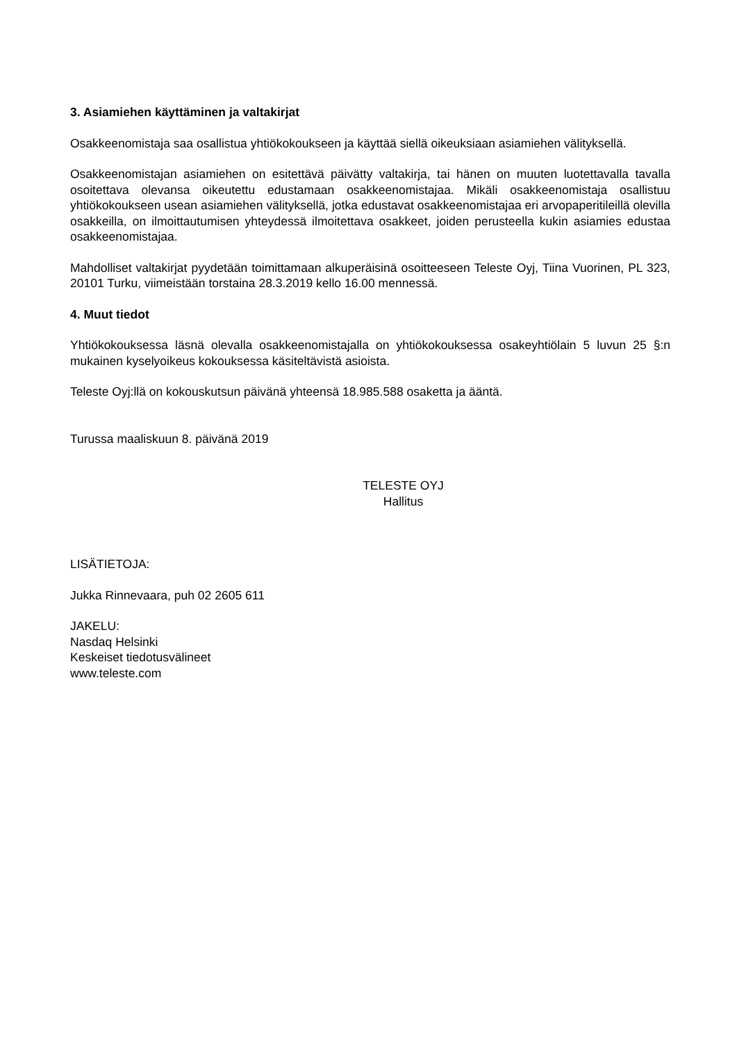3. Asiamiehen käyttäminen ja valtakirjat
Osakkeenomistaja saa osallistua yhtiökokoukseen ja käyttää siellä oikeuksiaan asiamiehen välityksellä.
Osakkeenomistajan asiamiehen on esitettävä päivätty valtakirja, tai hänen on muuten luotettavalla tavalla osoitettava olevansa oikeutettu edustamaan osakkeenomistajaa. Mikäli osakkeenomistaja osallistuu yhtiökokoukseen usean asiamiehen välityksellä, jotka edustavat osakkeenomistajaa eri arvopaperitileillä olevilla osakkeilla, on ilmoittautumisen yhteydessä ilmoitettava osakkeet, joiden perusteella kukin asiamies edustaa osakkeenomistajaa.
Mahdolliset valtakirjat pyydetään toimittamaan alkuperäisinä osoitteeseen Teleste Oyj, Tiina Vuorinen, PL 323, 20101 Turku, viimeistään torstaina 28.3.2019 kello 16.00 mennessä.
4. Muut tiedot
Yhtiökokouksessa läsnä olevalla osakkeenomistajalla on yhtiökokouksessa osakeyhtiölain 5 luvun 25 §:n mukainen kyselyoikeus kokouksessa käsiteltävistä asioista.
Teleste Oyj:llä on kokouskutsun päivänä yhteensä 18.985.588 osaketta ja ääntä.
Turussa maaliskuun 8. päivänä 2019
TELESTE OYJ
Hallitus
LISÄTIETOJA:
Jukka Rinnevaara, puh 02 2605 611
JAKELU:
Nasdaq Helsinki
Keskeiset tiedotusvälineet
www.teleste.com